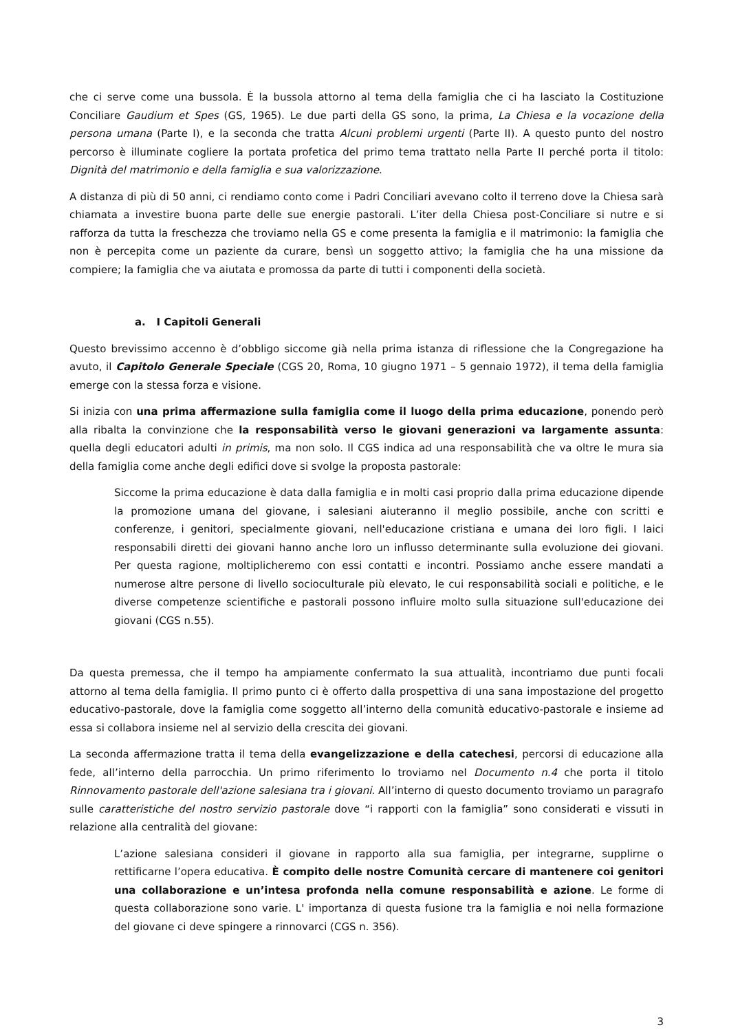che ci serve come una bussola. È la bussola attorno al tema della famiglia che ci ha lasciato la Costituzione Conciliare Gaudium et Spes (GS, 1965). Le due parti della GS sono, la prima, La Chiesa e la vocazione della persona umana (Parte I), e la seconda che tratta Alcuni problemi urgenti (Parte II). A questo punto del nostro percorso è illuminate cogliere la portata profetica del primo tema trattato nella Parte II perché porta il titolo: Dignità del matrimonio e della famiglia e sua valorizzazione.
A distanza di più di 50 anni, ci rendiamo conto come i Padri Conciliari avevano colto il terreno dove la Chiesa sarà chiamata a investire buona parte delle sue energie pastorali. L’iter della Chiesa post-Conciliare si nutre e si rafforza da tutta la freschezza che troviamo nella GS e come presenta la famiglia e il matrimonio: la famiglia che non è percepita come un paziente da curare, bensì un soggetto attivo; la famiglia che ha una missione da compiere; la famiglia che va aiutata e promossa da parte di tutti i componenti della società.
a. I Capitoli Generali
Questo brevissimo accenno è d’obbligo siccome già nella prima istanza di riflessione che la Congregazione ha avuto, il Capitolo Generale Speciale (CGS 20, Roma, 10 giugno 1971 – 5 gennaio 1972), il tema della famiglia emerge con la stessa forza e visione.
Si inizia con una prima affermazione sulla famiglia come il luogo della prima educazione, ponendo però alla ribalta la convinzione che la responsabilità verso le giovani generazioni va largamente assunta: quella degli educatori adulti in primis, ma non solo. Il CGS indica ad una responsabilità che va oltre le mura sia della famiglia come anche degli edifici dove si svolge la proposta pastorale:
Siccome la prima educazione è data dalla famiglia e in molti casi proprio dalla prima educazione dipende la promozione umana del giovane, i salesiani aiuteranno il meglio possibile, anche con scritti e conferenze, i genitori, specialmente giovani, nell'educazione cristiana e umana dei loro figli. I laici responsabili diretti dei giovani hanno anche loro un influsso determinante sulla evoluzione dei giovani. Per questa ragione, moltiplicheremo con essi contatti e incontri. Possiamo anche essere mandati a numerose altre persone di livello socioculturale più elevato, le cui responsabilità sociali e politiche, e le diverse competenze scientifiche e pastorali possono influire molto sulla situazione sull'educazione dei giovani (CGS n.55).
Da questa premessa, che il tempo ha ampiamente confermato la sua attualità, incontriamo due punti focali attorno al tema della famiglia. Il primo punto ci è offerto dalla prospettiva di una sana impostazione del progetto educativo-pastorale, dove la famiglia come soggetto all’interno della comunità educativo-pastorale e insieme ad essa si collabora insieme nel al servizio della crescita dei giovani.
La seconda affermazione tratta il tema della evangelizzazione e della catechesi, percorsi di educazione alla fede, all’interno della parrocchia. Un primo riferimento lo troviamo nel Documento n.4 che porta il titolo Rinnovamento pastorale dell'azione salesiana tra i giovani. All’interno di questo documento troviamo un paragrafo sulle caratteristiche del nostro servizio pastorale dove “i rapporti con la famiglia” sono considerati e vissuti in relazione alla centralità del giovane:
L’azione salesiana consideri il giovane in rapporto alla sua famiglia, per integrarne, supplirne o rettificarne l’opera educativa. È compito delle nostre Comunità cercare di mantenere coi genitori una collaborazione e un’intesa profonda nella comune responsabilità e azione. Le forme di questa collaborazione sono varie. L' importanza di questa fusione tra la famiglia e noi nella formazione del giovane ci deve spingere a rinnovarci (CGS n. 356).
3